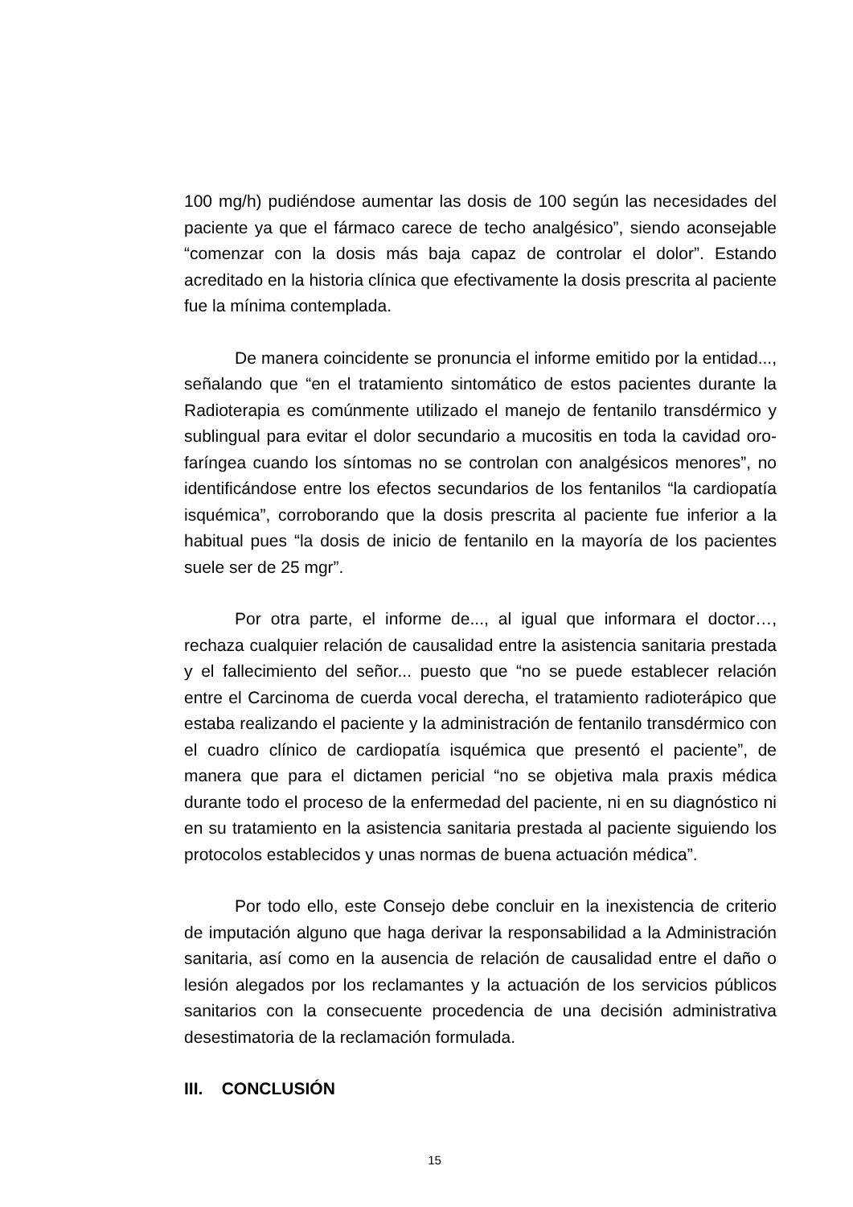100 mg/h) pudiéndose aumentar las dosis de 100 según las necesidades del paciente ya que el fármaco carece de techo analgésico”, siendo aconsejable “comenzar con la dosis más baja capaz de controlar el dolor”. Estando acreditado en la historia clínica que efectivamente la dosis prescrita al paciente fue la mínima contemplada.
De manera coincidente se pronuncia el informe emitido por la entidad..., señalando que “en el tratamiento sintomático de estos pacientes durante la Radioterapia es comúnmente utilizado el manejo de fentanilo transdérmico y sublingual para evitar el dolor secundario a mucositis en toda la cavidad oro-faríngea cuando los síntomas no se controlan con analgésicos menores”, no identificándose entre los efectos secundarios de los fentanilos “la cardiopatía isquémica”, corroborando que la dosis prescrita al paciente fue inferior a la habitual pues “la dosis de inicio de fentanilo en la mayoría de los pacientes suele ser de 25 mgr”.
Por otra parte, el informe de..., al igual que informara el doctor…, rechaza cualquier relación de causalidad entre la asistencia sanitaria prestada y el fallecimiento del señor... puesto que “no se puede establecer relación entre el Carcinoma de cuerda vocal derecha, el tratamiento radioterápico que estaba realizando el paciente y la administración de fentanilo transdérmico con el cuadro clínico de cardiopatía isquémica que presentó el paciente”, de manera que para el dictamen pericial “no se objetiva mala praxis médica durante todo el proceso de la enfermedad del paciente, ni en su diagnóstico ni en su tratamiento en la asistencia sanitaria prestada al paciente siguiendo los protocolos establecidos y unas normas de buena actuación médica”.
Por todo ello, este Consejo debe concluir en la inexistencia de criterio de imputación alguno que haga derivar la responsabilidad a la Administración sanitaria, así como en la ausencia de relación de causalidad entre el daño o lesión alegados por los reclamantes y la actuación de los servicios públicos sanitarios con la consecuente procedencia de una decisión administrativa desestimatoria de la reclamación formulada.
III. CONCLUSIÓN
15